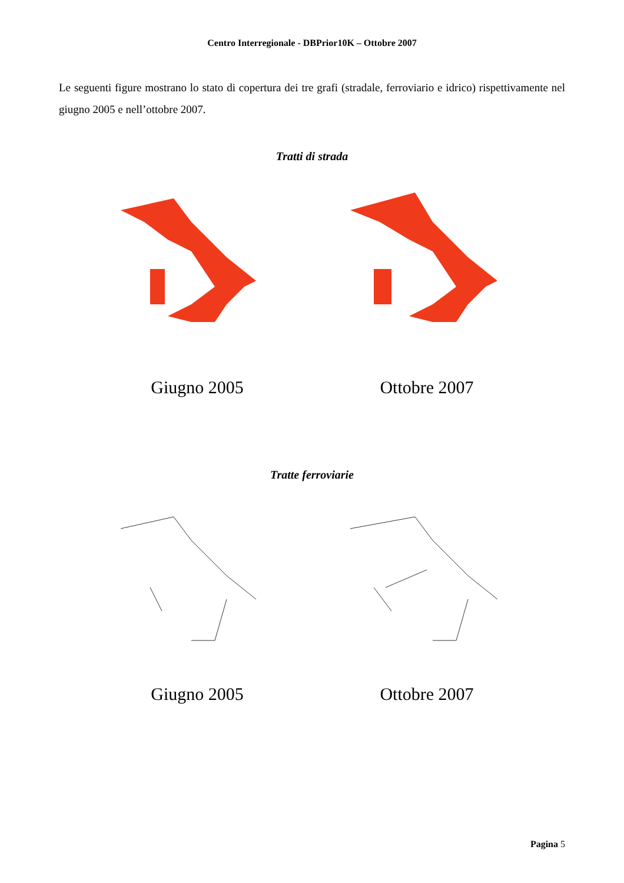Centro Interregionale - DBPrior10K – Ottobre 2007
Le seguenti figure mostrano lo stato di copertura dei tre grafi (stradale, ferroviario e idrico) rispettivamente nel giugno 2005 e nell’ottobre 2007.
Tratti di strada
Giugno 2005 Ottobre 2007
Tratte ferroviarie
Giugno 2005 Ottobre 2007
Pagina 5